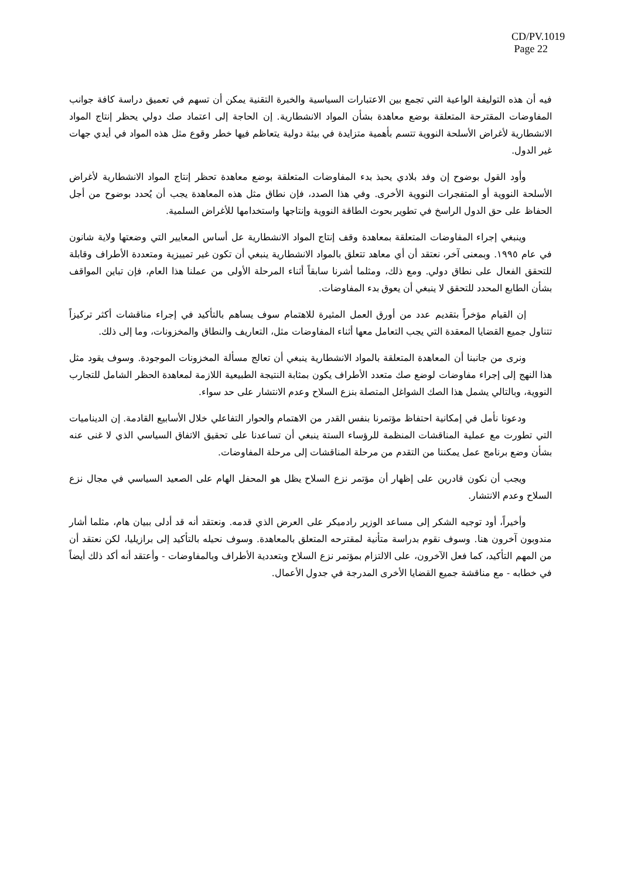CD/PV.1019
Page 22
فيه أن هذه التوليفة الواعية التي تجمع بين الاعتبارات السياسية والخبرة التقنية يمكن أن تسهم في تعميق دراسة كافة جوانب المفاوضات المقترحة المتعلقة بوضع معاهدة بشأن المواد الانشطارية. إن الحاجة إلى اعتماد صك دولي يحظر إنتاج المواد الانشطارية لأغراض الأسلحة النووية تتسم بأهمية متزايدة في بيئة دولية يتعاظم فيها خطر وقوع مثل هذه المواد في أيدي جهات غير الدول.
وأود القول بوضوح إن وفد بلادي يحبذ بدء المفاوضات المتعلقة بوضع معاهدة تحظر إنتاج المواد الانشطارية لأغراض الأسلحة النووية أو المتفجرات النووية الأخرى. وفي هذا الصدد، فإن نطاق مثل هذه المعاهدة يجب أن يُحدد بوضوح من أجل الحفاظ على حق الدول الراسخ في تطوير بحوث الطاقة النووية وإنتاجها واستخدامها للأغراض السلمية.
وينبغي إجراء المفاوضات المتعلقة بمعاهدة وقف إنتاج المواد الانشطارية عل أساس المعايير التي وضعتها ولاية شانون في عام ١٩٩٥. وبمعنى آخر، نعتقد أن أي معاهد تتعلق بالمواد الانشطارية ينبغي أن تكون غير تمييزية ومتعددة الأطراف وقابلة للتحقق الفعال على نطاق دولي. ومع ذلك، ومثلما أشرنا سابقاً أثناء المرحلة الأولى من عملنا هذا العام، فإن تباين المواقف بشأن الطابع المحدد للتحقق لا ينبغي أن يعوق بدء المفاوضات.
إن القيام مؤخراً بتقديم عدد من أورق العمل المثيرة للاهتمام سوف يساهم بالتأكيد في إجراء مناقشات أكثر تركيزاً تتناول جميع القضايا المعقدة التي يجب التعامل معها أثناء المفاوضات مثل، التعاريف والنطاق والمخزونات، وما إلى ذلك.
ونرى من جانبنا أن المعاهدة المتعلقة بالمواد الانشطارية ينبغي أن تعالج مسألة المخزونات الموجودة. وسوف يقود مثل هذا النهج إلى إجراء مفاوضات لوضع صك متعدد الأطراف يكون بمثابة النتيجة الطبيعية اللازمة لمعاهدة الحظر الشامل للتجارب النووية، وبالتالي يشمل هذا الصك الشواغل المتصلة بنزع السلاح وعدم الانتشار على حد سواء.
ودعونا نأمل في إمكانية احتفاظ مؤتمرنا بنفس القدر من الاهتمام والحوار التفاعلي خلال الأسابيع القادمة. إن الديناميات التي تطورت مع عملية المناقشات المنظمة للرؤساء الستة ينبغي أن تساعدنا على تحقيق الاتفاق السياسي الذي لا غنى عنه بشأن وضع برنامج عمل يمكننا من التقدم من مرحلة المناقشات إلى مرحلة المفاوضات.
ويجب أن نكون قادرين على إظهار أن مؤتمر نزع السلاح يظل هو المحفل الهام على الصعيد السياسي في مجال نزع السلاح وعدم الانتشار.
وأخيراً، أود توجيه الشكر إلى مساعد الوزير رادميكر على العرض الذي قدمه. ونعتقد أنه قد أدلى ببيان هام، مثلما أشار مندوبون آخرون هنا. وسوف نقوم بدراسة متأنية لمقترحه المتعلق بالمعاهدة. وسوف نحيله بالتأكيد إلى برازيليا، لكن نعتقد أن من المهم التأكيد، كما فعل الآخرون، على الالتزام بمؤتمر نزع السلاح وبتعددية الأطراف وبالمفاوضات - وأعتقد أنه أكد ذلك أيضاً في خطابه - مع مناقشة جميع القضايا الأخرى المدرجة في جدول الأعمال.